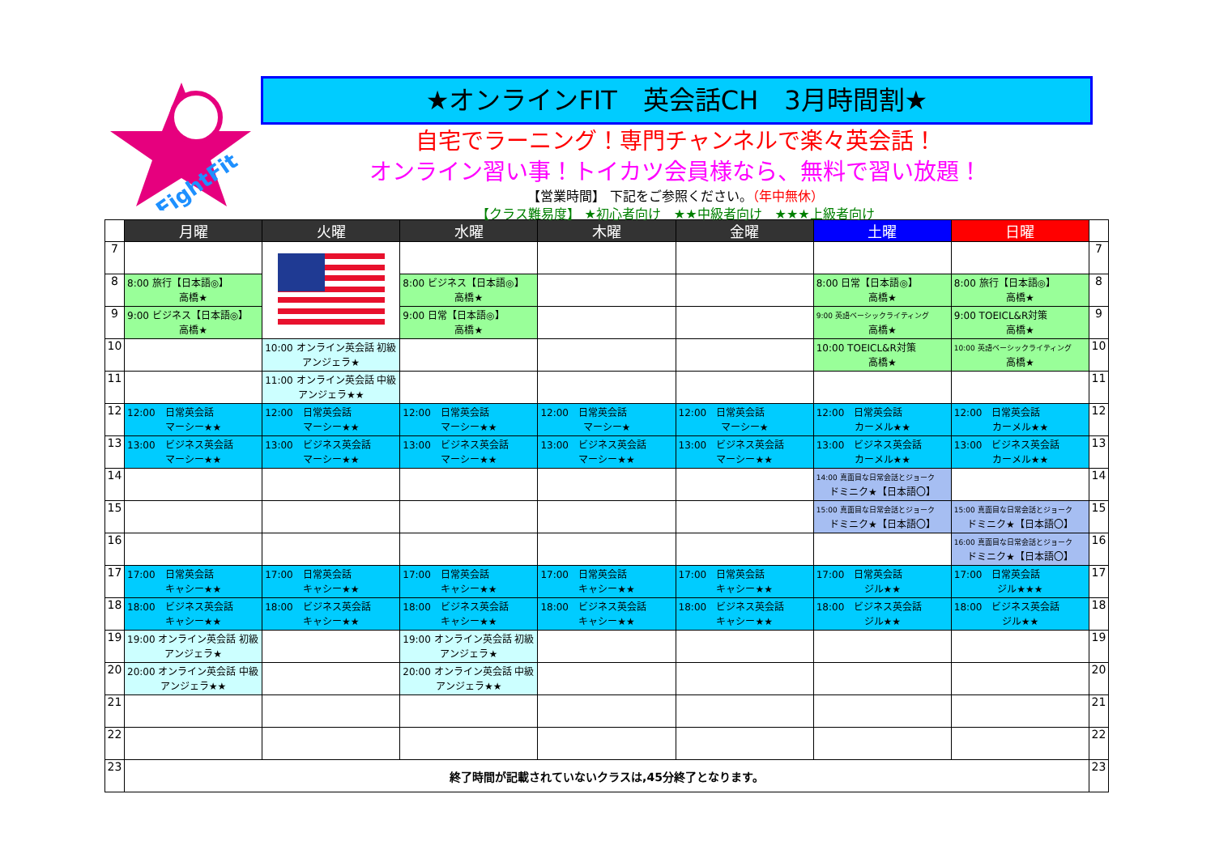FightFit
★オンラインFIT　英会話CH　3月時間割★
自宅でラーニング！専門チャンネルで楽々英会話！
オンライン習い事！トイカツ会員様なら、無料で習い放題！
【営業時間】 下記をご参照ください。（年中無休）
【クラス難易度】 ★初心者向け　★★中級者向け　★★★上級者向け
| | 月曜 | 火曜 | 水曜 | 木曜 | 金曜 | 土曜 | 日曜 | |
| --- | --- | --- | --- | --- | --- | --- | --- | --- |
| 7 | | | | | | | | 7 |
| 8 | 8:00 旅行【日本語◎】 高橋★ | | 8:00 ビジネス【日本語◎】 高橋★ | | | 8:00 日常【日本語◎】 高橋★ | 8:00 旅行【日本語◎】 高橋★ | 8 |
| 9 | 9:00 ビジネス【日本語◎】 高橋★ | | 9:00 日常【日本語◎】 高橋★ | | | 9:00 英語ベーシックライティング 高橋★ | 9:00 TOEICL&R対策 高橋★ | 9 |
| 10 | | 10:00 オンライン英会話 初級 アンジェラ★ | | | | 10:00 TOEICL&R対策 高橋★ | 10:00 英語ベーシックライティング 高橋★ | 10 |
| 11 | | 11:00 オンライン英会話 中級 アンジェラ★★ | | | | | | 11 |
| 12 | 12:00 日常英会話 マーシー★★ | 12:00 日常英会話 マーシー★★ | 12:00 日常英会話 マーシー★★ | 12:00 日常英会話 マーシー★ | 12:00 日常英会話 マーシー★ | 12:00 日常英会話 カーメル★★ | 12:00 日常英会話 カーメル★★ | 12 |
| 13 | 13:00 ビジネス英会話 マーシー★★ | 13:00 ビジネス英会話 マーシー★★ | 13:00 ビジネス英会話 マーシー★★ | 13:00 ビジネス英会話 マーシー★★ | 13:00 ビジネス英会話 マーシー★★ | 13:00 ビジネス英会話 カーメル★★ | 13:00 ビジネス英会話 カーメル★★ | 13 |
| 14 | | | | | | 14:00 真面目な日常会話とジョーク ドミニク★【日本語〇】 | | 14 |
| 15 | | | | | | 15:00 真面目な日常会話とジョーク ドミニク★【日本語〇】 | 15:00 真面目な日常会話とジョーク ドミニク★【日本語〇】 | 15 |
| 16 | | | | | | | 16:00 真面目な日常会話とジョーク ドミニク★【日本語〇】 | 16 |
| 17 | 17:00 日常英会話 キャシー★★ | 17:00 日常英会話 キャシー★★ | 17:00 日常英会話 キャシー★★ | 17:00 日常英会話 キャシー★★ | 17:00 日常英会話 キャシー★★ | 17:00 日常英会話 ジル★★ | 17:00 日常英会話 ジル★★★ | 17 |
| 18 | 18:00 ビジネス英会話 キャシー★★ | 18:00 ビジネス英会話 キャシー★★ | 18:00 ビジネス英会話 キャシー★★ | 18:00 ビジネス英会話 キャシー★★ | 18:00 ビジネス英会話 キャシー★★ | 18:00 ビジネス英会話 ジル★★ | 18:00 ビジネス英会話 ジル★★ | 18 |
| 19 | 19:00 オンライン英会話 初級 アンジェラ★ | | 19:00 オンライン英会話 初級 アンジェラ★ | | | | | 19 |
| 20 | 20:00 オンライン英会話 中級 アンジェラ★★ | | 20:00 オンライン英会話 中級 アンジェラ★★ | | | | | 20 |
| 21 | | | | | | | | 21 |
| 22 | | | | | | | | 22 |
| 23 | 終了時間が記載されていないクラスは,45分終了となります。 | | | | | | | 23 |